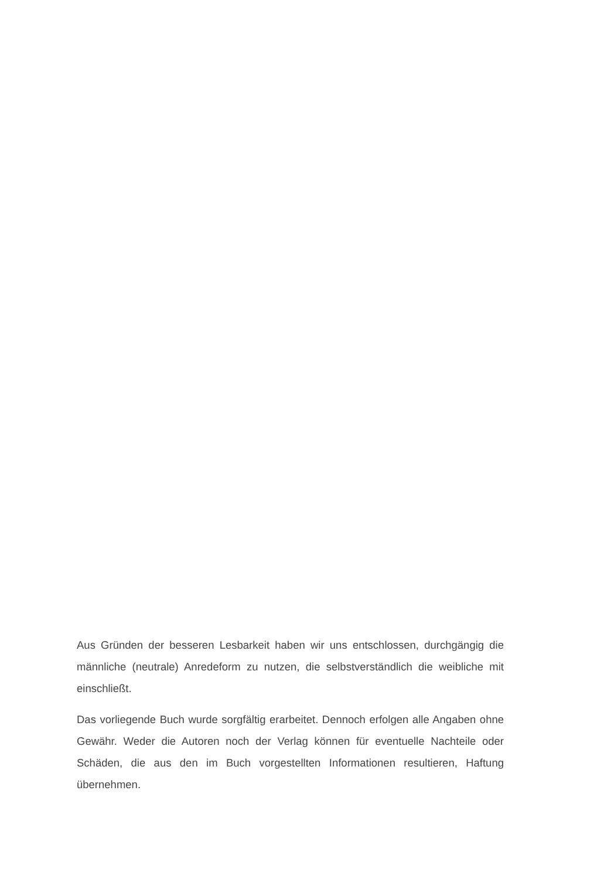Aus Gründen der besseren Lesbarkeit haben wir uns entschlossen, durchgängig die männliche (neutrale) Anredeform zu nutzen, die selbstverständlich die weibliche mit einschließt.
Das vorliegende Buch wurde sorgfältig erarbeitet. Dennoch erfolgen alle Angaben ohne Gewähr. Weder die Autoren noch der Verlag können für eventuelle Nachteile oder Schäden, die aus den im Buch vorgestellten Informationen resultieren, Haftung übernehmen.